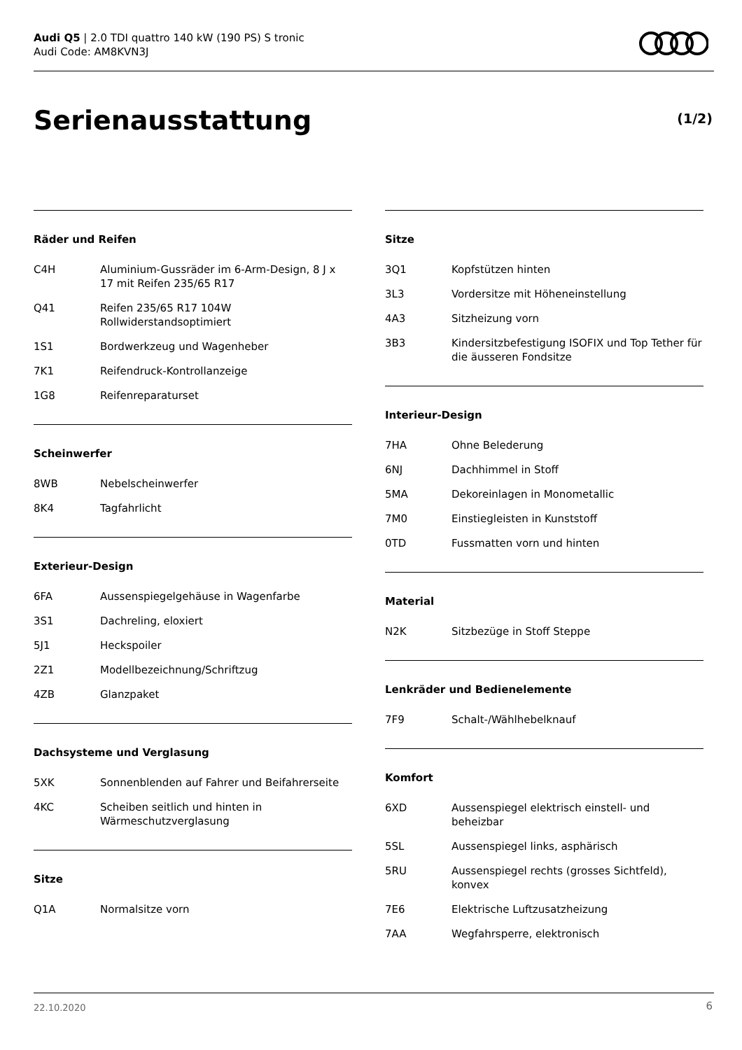Audi Q5 | 2.0 TDI quattro 140 kW (190 PS) S tronic
Audi Code: AM8KVN3J
Serienausstattung (1/2)
Räder und Reifen
| C4H | Aluminium-Gussräder im 6-Arm-Design, 8 J x 17 mit Reifen 235/65 R17 |
| Q41 | Reifen 235/65 R17 104W Rollwiderstandsoptimiert |
| 1S1 | Bordwerkzeug und Wagenheber |
| 7K1 | Reifendruck-Kontrollanzeige |
| 1G8 | Reifenreparaturset |
Scheinwerfer
| 8WB | Nebelscheinwerfer |
| 8K4 | Tagfahrlicht |
Exterieur-Design
| 6FA | Aussenspiegelgehäuse in Wagenfarbe |
| 3S1 | Dachreling, eloxiert |
| 5J1 | Heckspoiler |
| 2Z1 | Modellbezeichnung/Schriftzug |
| 4ZB | Glanzpaket |
Dachsysteme und Verglasung
| 5XK | Sonnenblenden auf Fahrer und Beifahrerseite |
| 4KC | Scheiben seitlich und hinten in Wärmeschutzverglasung |
Sitze
| Q1A | Normalsitze vorn |
Sitze
| 3Q1 | Kopfstützen hinten |
| 3L3 | Vordersitze mit Höheneinstellung |
| 4A3 | Sitzheizung vorn |
| 3B3 | Kindersitzbefestigung ISOFIX und Top Tether für die äusseren Fondsitze |
Interieur-Design
| 7HA | Ohne Belederung |
| 6NJ | Dachhimmel in Stoff |
| 5MA | Dekoreinlagen in Monometallic |
| 7M0 | Einstiegleisten in Kunststoff |
| 0TD | Fussmatten vorn und hinten |
Material
| N2K | Sitzbezüge in Stoff Steppe |
Lenkräder und Bedienelemente
| 7F9 | Schalt-/Wählhebelknauf |
Komfort
| 6XD | Aussenspiegel elektrisch einstell- und beheizbar |
| 5SL | Aussenspiegel links, asphärisch |
| 5RU | Aussenspiegel rechts (grosses Sichtfeld), konvex |
| 7E6 | Elektrische Luftzusatzheizung |
| 7AA | Wegfahrsperre, elektronisch |
22.10.2020 6